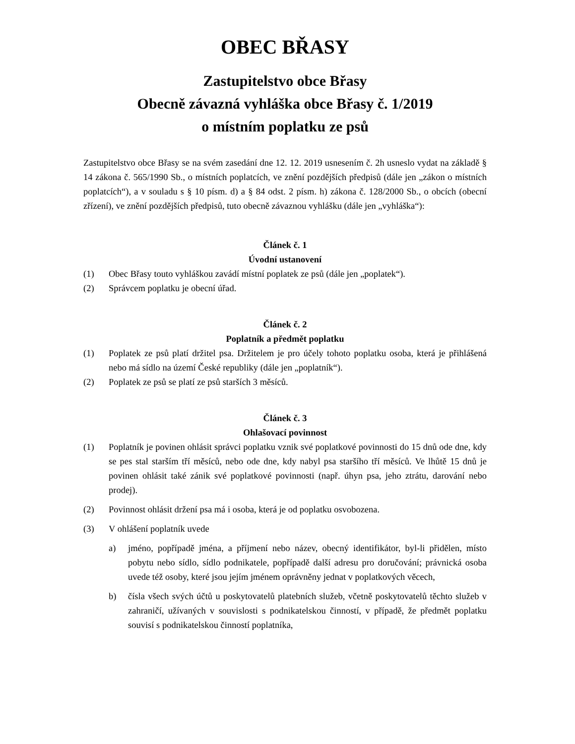OBEC BŘASY
Zastupitelstvo obce Břasy
Obecně závazná vyhláška obce Břasy č. 1/2019
o místním poplatku ze psů
Zastupitelstvo obce Břasy se na svém zasedání dne 12. 12. 2019 usnesením č. 2h usneslo vydat na základě § 14 zákona č. 565/1990 Sb., o místních poplatcích, ve znění pozdějších předpisů (dále jen „zákon o místních poplatcích“), a v souladu s § 10 písm. d) a § 84 odst. 2 písm. h) zákona č. 128/2000 Sb., o obcích (obecní zřízení), ve znění pozdějších předpisů, tuto obecně závaznou vyhlášku (dále jen „vyhláška“):
Článek č. 1
Úvodní ustanovení
(1) Obec Břasy touto vyhláškou zavádí místní poplatek ze psů (dále jen „poplatek“).
(2) Správcem poplatku je obecní úřad.
Článek č. 2
Poplatník a předmět poplatku
(1) Poplatek ze psů platí držitel psa. Držitelem je pro účely tohoto poplatku osoba, která je přihlášená nebo má sídlo na území České republiky (dále jen „poplatník“).
(2) Poplatek ze psů se platí ze psů starších 3 měsíců.
Článek č. 3
Ohlašovací povinnost
(1) Poplatník je povinen ohlásit správci poplatku vznik své poplatkové povinnosti do 15 dnů ode dne, kdy se pes stal starším tří měsíců, nebo ode dne, kdy nabyl psa staršího tří měsíců. Ve lhůtě 15 dnů je povinen ohlásit také zánik své poplatkové povinnosti (např. úhyn psa, jeho ztrátu, darování nebo prodej).
(2) Povinnost ohlásit držení psa má i osoba, která je od poplatku osvobozena.
(3) V ohlášení poplatník uvede
a) jméno, popřípadě jména, a příjmení nebo název, obecný identifikátor, byl-li přidělen, místo pobytu nebo sídlo, sídlo podnikatele, popřípadě další adresu pro doručování; právnická osoba uvede též osoby, které jsou jejím jménem oprávněny jednat v poplatkových věcech,
b) čísla všech svých účtů u poskytovatelů platebních služeb, včetně poskytovatelů těchto služeb v zahraničí, užívaných v souvislosti s podnikatelskou činností, v případě, že předmět poplatku souvisí s podnikatelskou činností poplatníka,